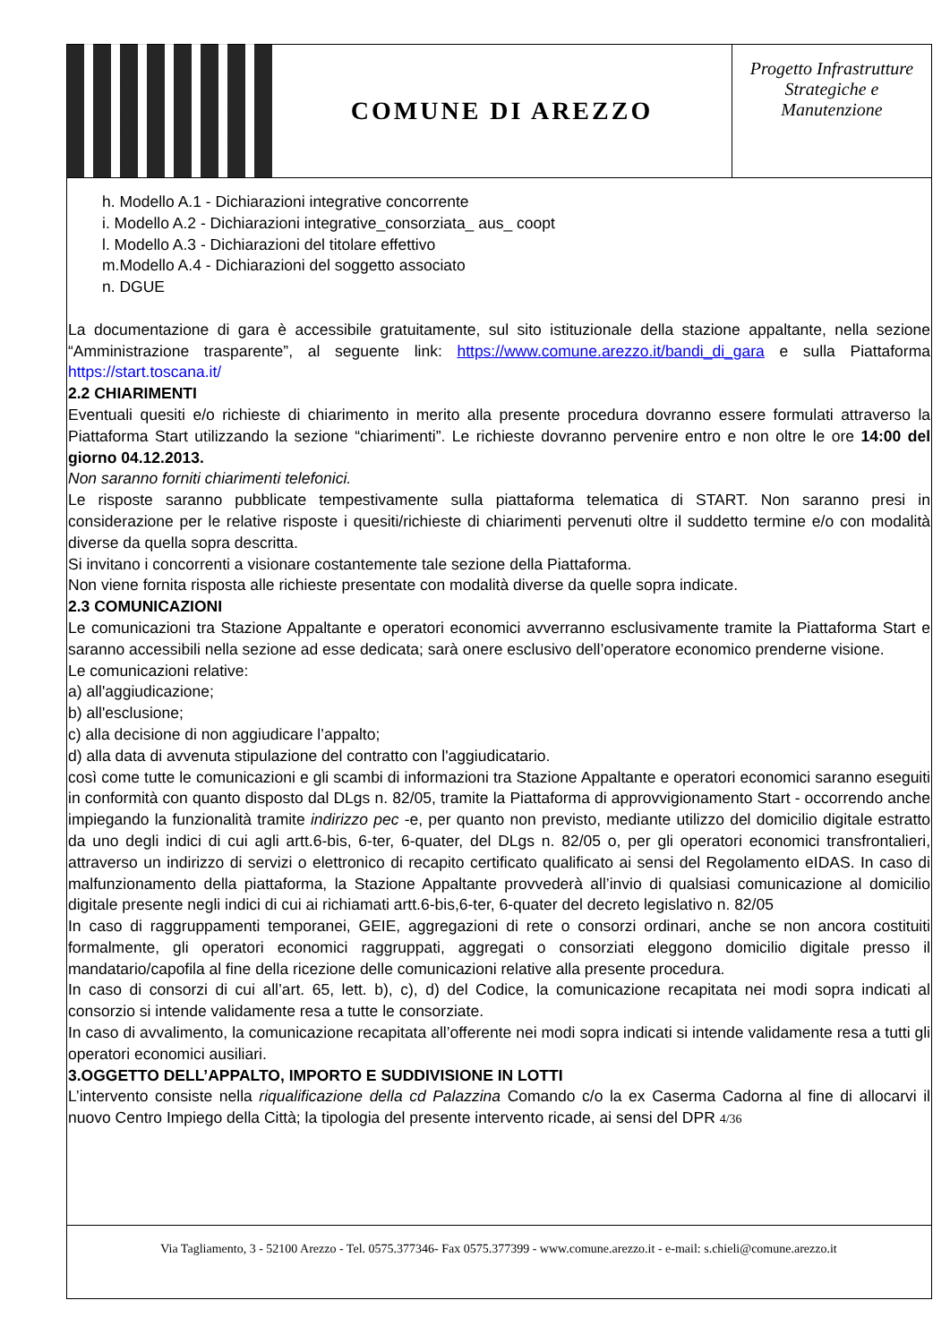COMUNE DI AREZZO
Progetto Infrastrutture Strategiche e Manutenzione
h. Modello A.1 - Dichiarazioni integrative concorrente
i. Modello A.2 - Dichiarazioni integrative_consorziata_ aus_ coopt
l. Modello A.3 - Dichiarazioni del titolare effettivo
m.Modello A.4 - Dichiarazioni del soggetto associato
n. DGUE
La documentazione di gara è accessibile gratuitamente, sul sito istituzionale della stazione appaltante, nella sezione “Amministrazione trasparente”, al seguente link: https://www.comune.arezzo.it/bandi_di_gara e sulla Piattaforma https://start.toscana.it/
2.2 CHIARIMENTI
Eventuali quesiti e/o richieste di chiarimento in merito alla presente procedura dovranno essere formulati attraverso la Piattaforma Start utilizzando la sezione “chiarimenti”. Le richieste dovranno pervenire entro e non oltre le ore 14:00 del giorno 04.12.2013.
Non saranno forniti chiarimenti telefonici.
Le risposte saranno pubblicate tempestivamente sulla piattaforma telematica di START. Non saranno presi in considerazione per le relative risposte i quesiti/richieste di chiarimenti pervenuti oltre il suddetto termine e/o con modalità diverse da quella sopra descritta.
Si invitano i concorrenti a visionare costantemente tale sezione della Piattaforma.
Non viene fornita risposta alle richieste presentate con modalità diverse da quelle sopra indicate.
2.3 COMUNICAZIONI
Le comunicazioni tra Stazione Appaltante e operatori economici avverranno esclusivamente tramite la Piattaforma Start e saranno accessibili nella sezione ad esse dedicata; sarà onere esclusivo dell’operatore economico prenderne visione.
Le comunicazioni relative:
a) all'aggiudicazione;
b) all'esclusione;
c) alla decisione di non aggiudicare l’appalto;
d) alla data di avvenuta stipulazione del contratto con l'aggiudicatario.
così come tutte le comunicazioni e gli scambi di informazioni tra Stazione Appaltante e operatori economici saranno eseguiti in conformità con quanto disposto dal DLgs n. 82/05, tramite la Piattaforma di approvvigionamento Start - occorrendo anche impiegando la funzionalità tramite indirizzo pec -e, per quanto non previsto, mediante utilizzo del domicilio digitale estratto da uno degli indici di cui agli artt.6-bis, 6-ter, 6-quater, del DLgs n. 82/05 o, per gli operatori economici transfrontalieri, attraverso un indirizzo di servizi o elettronico di recapito certificato qualificato ai sensi del Regolamento eIDAS. In caso di malfunzionamento della piattaforma, la Stazione Appaltante provvederà all’invio di qualsiasi comunicazione al domicilio digitale presente negli indici di cui ai richiamati artt.6-bis,6-ter, 6-quater del decreto legislativo n. 82/05
In caso di raggruppamenti temporanei, GEIE, aggregazioni di rete o consorzi ordinari, anche se non ancora costituiti formalmente, gli operatori economici raggruppati, aggregati o consorziati eleggono domicilio digitale presso il mandatario/capofila al fine della ricezione delle comunicazioni relative alla presente procedura.
In caso di consorzi di cui all’art. 65, lett. b), c), d) del Codice, la comunicazione recapitata nei modi sopra indicati al consorzio si intende validamente resa a tutte le consorziate.
In caso di avvalimento, la comunicazione recapitata all’offerente nei modi sopra indicati si intende validamente resa a tutti gli operatori economici ausiliari.
3.OGGETTO DELL’APPALTO, IMPORTO E SUDDIVISIONE IN LOTTI
L’intervento consiste nella riqualificazione della cd Palazzina Comando c/o la ex Caserma Cadorna al fine di allocarvi il nuovo Centro Impiego della Città; la tipologia del presente intervento ricade, ai sensi del DPR 4/36
Via Tagliamento, 3 - 52100 Arezzo - Tel. 0575.377346- Fax 0575.377399 - www.comune.arezzo.it - e-mail: s.chieli@comune.arezzo.it